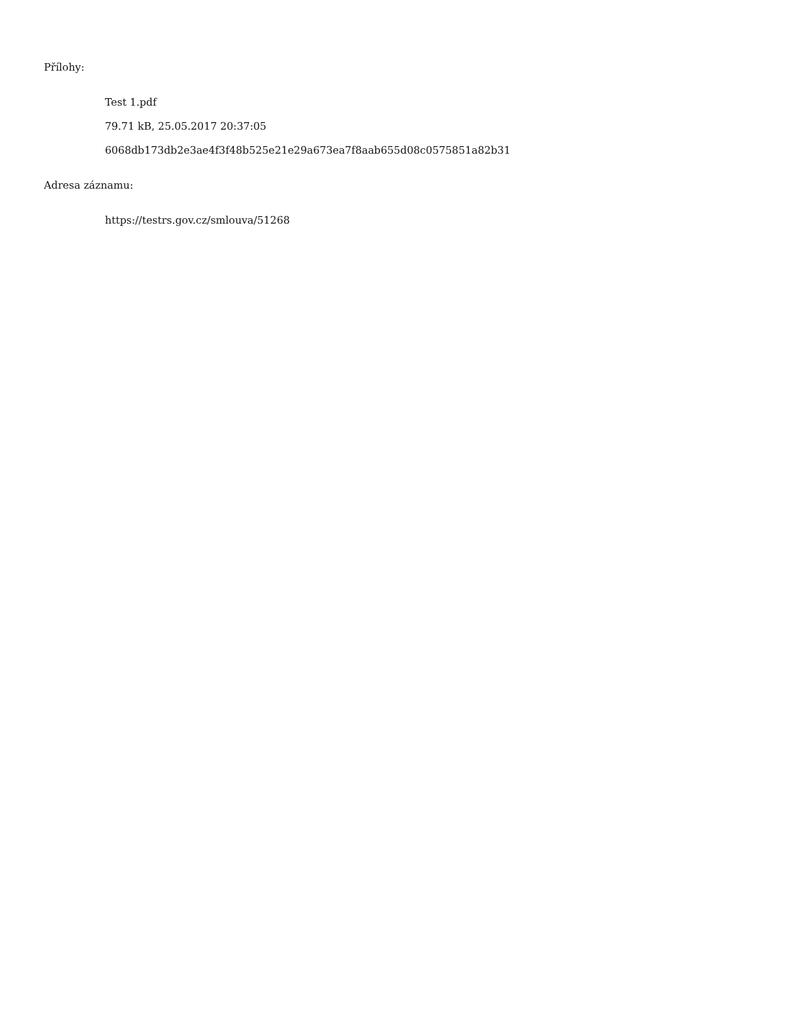Přílohy:
Test 1.pdf
79.71 kB, 25.05.2017 20:37:05
6068db173db2e3ae4f3f48b525e21e29a673ea7f8aab655d08c0575851a82b31
Adresa záznamu:
https://testrs.gov.cz/smlouva/51268